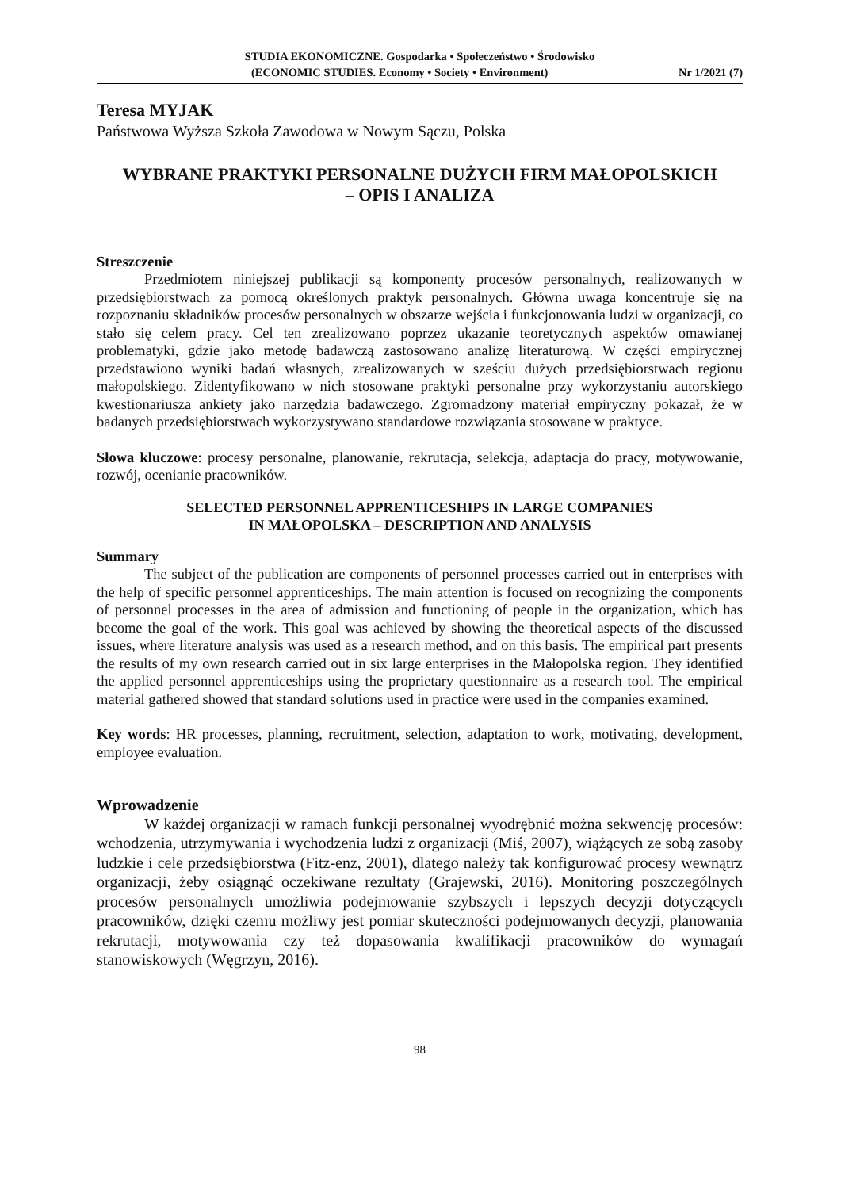STUDIA EKONOMICZNE. Gospodarka • Społeczeństwo • Środowisko
(ECONOMIC STUDIES. Economy • Society • Environment) Nr 1/2021 (7)
Teresa MYJAK
Państwowa Wyższa Szkoła Zawodowa w Nowym Sączu, Polska
WYBRANE PRAKTYKI PERSONALNE DUŻYCH FIRM MAŁOPOLSKICH
– OPIS I ANALIZA
Streszczenie
Przedmiotem niniejszej publikacji są komponenty procesów personalnych, realizowanych w przedsiębiorstwach za pomocą określonych praktyk personalnych. Główna uwaga koncentruje się na rozpoznaniu składników procesów personalnych w obszarze wejścia i funkcjonowania ludzi w organizacji, co stało się celem pracy. Cel ten zrealizowano poprzez ukazanie teoretycznych aspektów omawianej problematyki, gdzie jako metodę badawczą zastosowano analizę literaturową. W części empirycznej przedstawiono wyniki badań własnych, zrealizowanych w sześciu dużych przedsiębiorstwach regionu małopolskiego. Zidentyfikowano w nich stosowane praktyki personalne przy wykorzystaniu autorskiego kwestionariusza ankiety jako narzędzia badawczego. Zgromadzony materiał empiryczny pokazał, że w badanych przedsiębiorstwach wykorzystywano standardowe rozwiązania stosowane w praktyce.
Słowa kluczowe: procesy personalne, planowanie, rekrutacja, selekcja, adaptacja do pracy, motywowanie, rozwój, ocenianie pracowników.
SELECTED PERSONNEL APPRENTICESHIPS IN LARGE COMPANIES
IN MAŁOPOLSKA – DESCRIPTION AND ANALYSIS
Summary
The subject of the publication are components of personnel processes carried out in enterprises with the help of specific personnel apprenticeships. The main attention is focused on recognizing the components of personnel processes in the area of admission and functioning of people in the organization, which has become the goal of the work. This goal was achieved by showing the theoretical aspects of the discussed issues, where literature analysis was used as a research method, and on this basis. The empirical part presents the results of my own research carried out in six large enterprises in the Małopolska region. They identified the applied personnel apprenticeships using the proprietary questionnaire as a research tool. The empirical material gathered showed that standard solutions used in practice were used in the companies examined.
Key words: HR processes, planning, recruitment, selection, adaptation to work, motivating, development, employee evaluation.
Wprowadzenie
W każdej organizacji w ramach funkcji personalnej wyodrębnić można sekwencję procesów: wchodzenia, utrzymywania i wychodzenia ludzi z organizacji (Miś, 2007), wiążących ze sobą zasoby ludzkie i cele przedsiębiorstwa (Fitz-enz, 2001), dlatego należy tak konfigurować procesy wewnątrz organizacji, żeby osiągnąć oczekiwane rezultaty (Grajewski, 2016). Monitoring poszczególnych procesów personalnych umożliwia podejmowanie szybszych i lepszych decyzji dotyczących pracowników, dzięki czemu możliwy jest pomiar skuteczności podejmowanych decyzji, planowania rekrutacji, motywowania czy też dopasowania kwalifikacji pracowników do wymagań stanowiskowych (Węgrzyn, 2016).
98